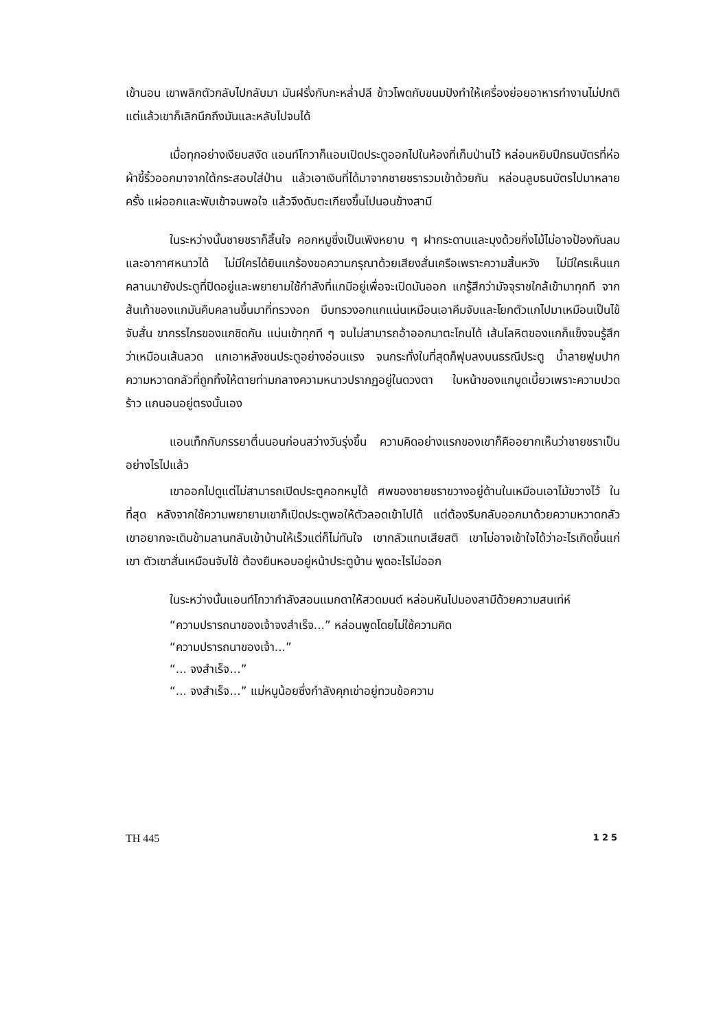เข้านอน เขาพลิกตัวกลับไปกลับมา มันฝรั่งกับกะหล่ำปลี ข้าวโพดกับขนมปังทำให้เครื่องย่อยอาหารทำงานไม่ปกติ แต่แล้วเขาก็เลิกนึกถึงมันและหลับไปจนได้
เมื่อทุกอย่างเงียบสงัด แอนท์โกวาก็แอบเปิดประตูออกไปในห้องที่เก็บป่านไว้ หล่อนหยิบปึกธนบัตรที่ห่อผ้าขี้ริ้วออกมาจากใต้กระสอบใส่ป่าน แล้วเอาเงินที่ได้มาจากชายชรารวมเข้าด้วยกัน หล่อนลูบธนบัตรไปมาหลายครั้ง แผ่ออกและพับเข้าจนพอใจ แล้วจึงดับตะเกียงขึ้นไปนอนข้างสามี
ในระหว่างนั้นชายชราก็สิ้นใจ คอกหมูซึ่งเป็นเพิงหยาบ ๆ ฝากระดานและมุงด้วยกิ่งไม้ไม่อาจป้องกันลมและอากาศหนาวได้ ไม่มีใครได้ยินแกร้องขอความกรุณาด้วยเสียงสั่นเครือเพราะความสิ้นหวัง ไม่มีใครเห็นแกคลานมายังประตูที่ปิดอยู่และพยายามใช้กำลังที่แกมีอยู่เพื่อจะเปิดมันออก แกรู้สึกว่ามัจจุราชใกล้เข้ามาทุกที จากส้นเท้าของแกมันคืบคลานขึ้นมาที่ทรวงอก บีบทรวงอกแกแน่นเหมือนเอาคีมจับและโยกตัวแกไปมาเหมือนเป็นไข้จับสั่น ขากรรไกรของแกชิดกัน แน่นเข้าทุกที ๆ จนไม่สามารถอ้าออกมาตะโกนได้ เส้นโลหิตของแกก็แข็งจนรู้สึกว่าเหมือนเส้นลวด แกเอาหลังชนประตูอย่างอ่อนแรง จนกระทั่งในที่สุดก็ฟุบลงบนธรณีประตู น้ำลายฟูมปาก ความหวาดกลัวที่ถูกทิ้งให้ตายท่ามกลางความหนาวปรากฏอยู่ในดวงตา ใบหน้าของแกบูดเบี้ยวเพราะความปวดร้าว แกนอนอยู่ตรงนั้นเอง
แอนเท็กกับภรรยาตื่นนอนก่อนสว่างวันรุ่งขึ้น ความคิดอย่างแรกของเขาก็คืออยากเห็นว่าชายชราเป็นอย่างไรไปแล้ว
เขาออกไปดูแต่ไม่สามารถเปิดประตูคอกหมูได้ ศพของชายชราขวางอยู่ด้านในเหมือนเอาไม้ขวางไว้ ในที่สุด หลังจากใช้ความพยายามเขาก็เปิดประตูพอให้ตัวลอดเข้าไปได้ แต่ต้องรีบกลับออกมาด้วยความหวาดกลัว เขาอยากจะเดินข้ามลานกลับเข้าบ้านให้เร็วแต่ก็ไม่ทันใจ เขากลัวแทบเสียสติ เขาไม่อาจเข้าใจได้ว่าอะไรเกิดขึ้นแก่เขา ตัวเขาสั่นเหมือนจับไข้ ต้องยืนหอบอยู่หน้าประตูบ้าน พูดอะไรไม่ออก
ในระหว่างนั้นแอนท์โกวากำลังสอนแมกดาให้สวดมนต์ หล่อนหันไปมองสามีด้วยความสนเท่ห์
“ความปรารถนาของเจ้าจงสำเร็จ...” หล่อนพูดโดยไม่ใช้ความคิด
“ความปรารถนาของเจ้า...”
“... จงสำเร็จ...”
“... จงสำเร็จ...” แม่หนูน้อยซึ่งกำลังคุกเข่าอยู่ทวนข้อความ
TH 445 125